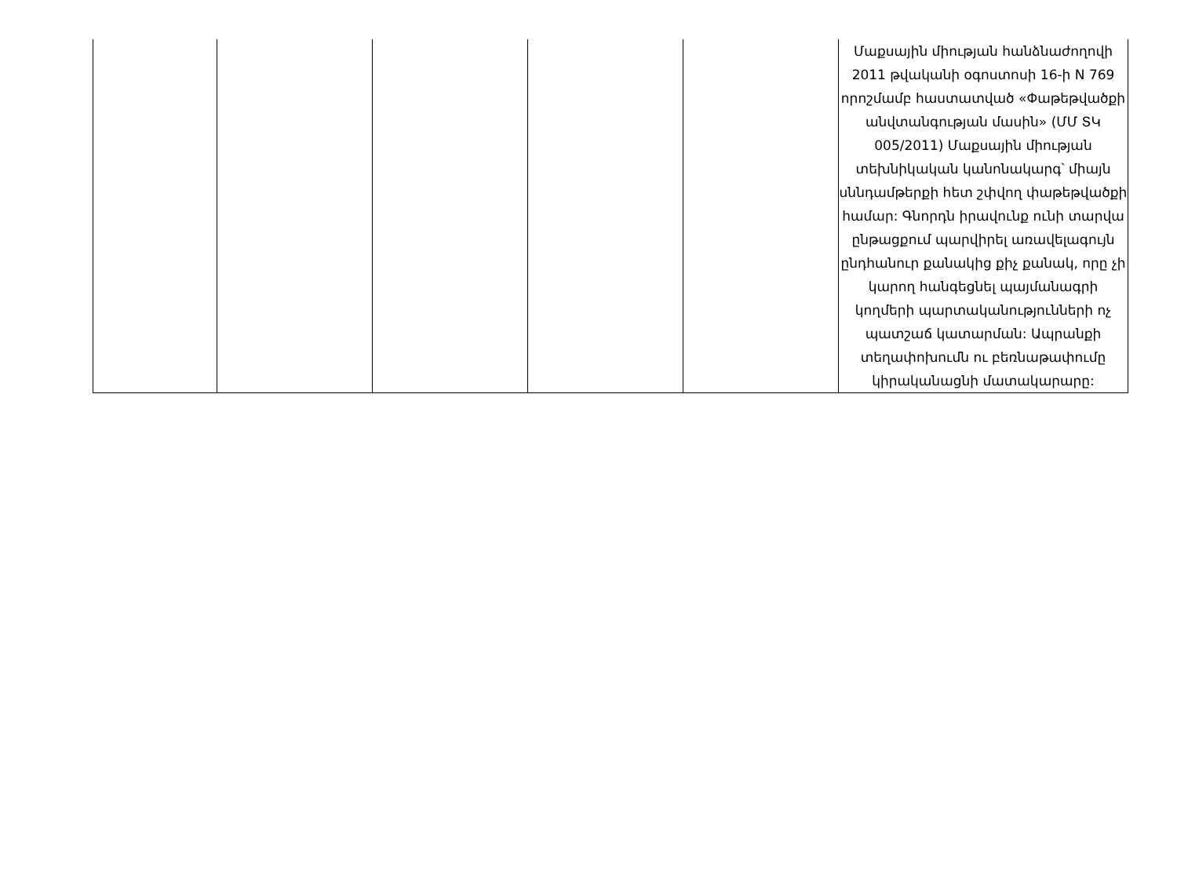| | | | | | Մաքսային միության հանձնաժողովի 2011 թվականի օգոստոսի 16-ի N 769 որոշմամբ հաստատված «Փաթեթվածքի անվտանգության մասին» (ՄՄ ՏԿ 005/2011) Մաքսային միության տեխնիկական կանոնակարգ՝ միայն սննդամթերքի հետ շփվող փաթեթվածքի համար: Գնորդն իրավունք ունի տարվա ընթացքում պարվիրել առավելագույն ընդհանուր քանակից քիչ քանակ, որը չի կարող հանգեցնել պայմանագրի կողմերի պարտականությունների ոչ պատշաճ կատարման: Ապրանքի տեղափոխումն ու բեռնաթափումը կիրականացնի մատակարարը: |